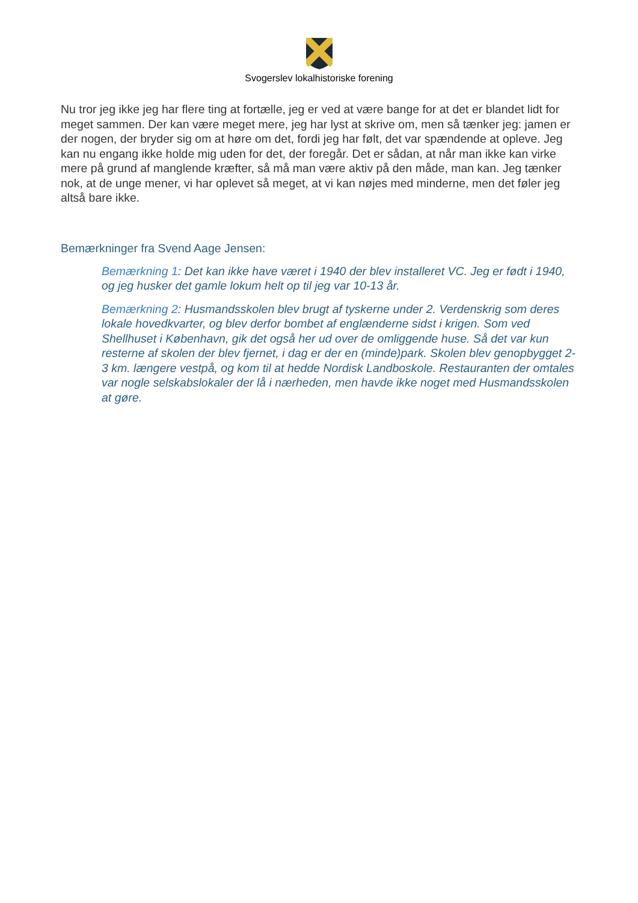Svogerslev lokalhistoriske forening
Nu tror jeg ikke jeg har flere ting at fortælle, jeg er ved at være bange for at det er blandet lidt for meget sammen. Der kan være meget mere, jeg har lyst at skrive om, men så tænker jeg: jamen er der nogen, der bryder sig om at høre om det, fordi jeg har følt, det var spændende at opleve. Jeg kan nu engang ikke holde mig uden for det, der foregår. Det er sådan, at når man ikke kan virke mere på grund af manglende kræfter, så må man være aktiv på den måde, man kan. Jeg tænker nok, at de unge mener, vi har oplevet så meget, at vi kan nøjes med minderne, men det føler jeg altså bare ikke.
Bemærkninger fra Svend Aage Jensen:
Bemærkning 1: Det kan ikke have været i 1940 der blev installeret VC. Jeg er født i 1940, og jeg husker det gamle lokum helt op til jeg var 10-13 år.
Bemærkning 2: Husmandsskolen blev brugt af tyskerne under 2. Verdenskrig som deres lokale hovedkvarter, og blev derfor bombet af englænderne sidst i krigen. Som ved Shellhuset i København, gik det også her ud over de omliggende huse. Så det var kun resterne af skolen der blev fjernet, i dag er der en (minde)park. Skolen blev genopbygget 2-3 km. længere vestpå, og kom til at hedde Nordisk Landboskole. Restauranten der omtales var nogle selskabslokaler der lå i nærheden, men havde ikke noget med Husmandsskolen at gøre.